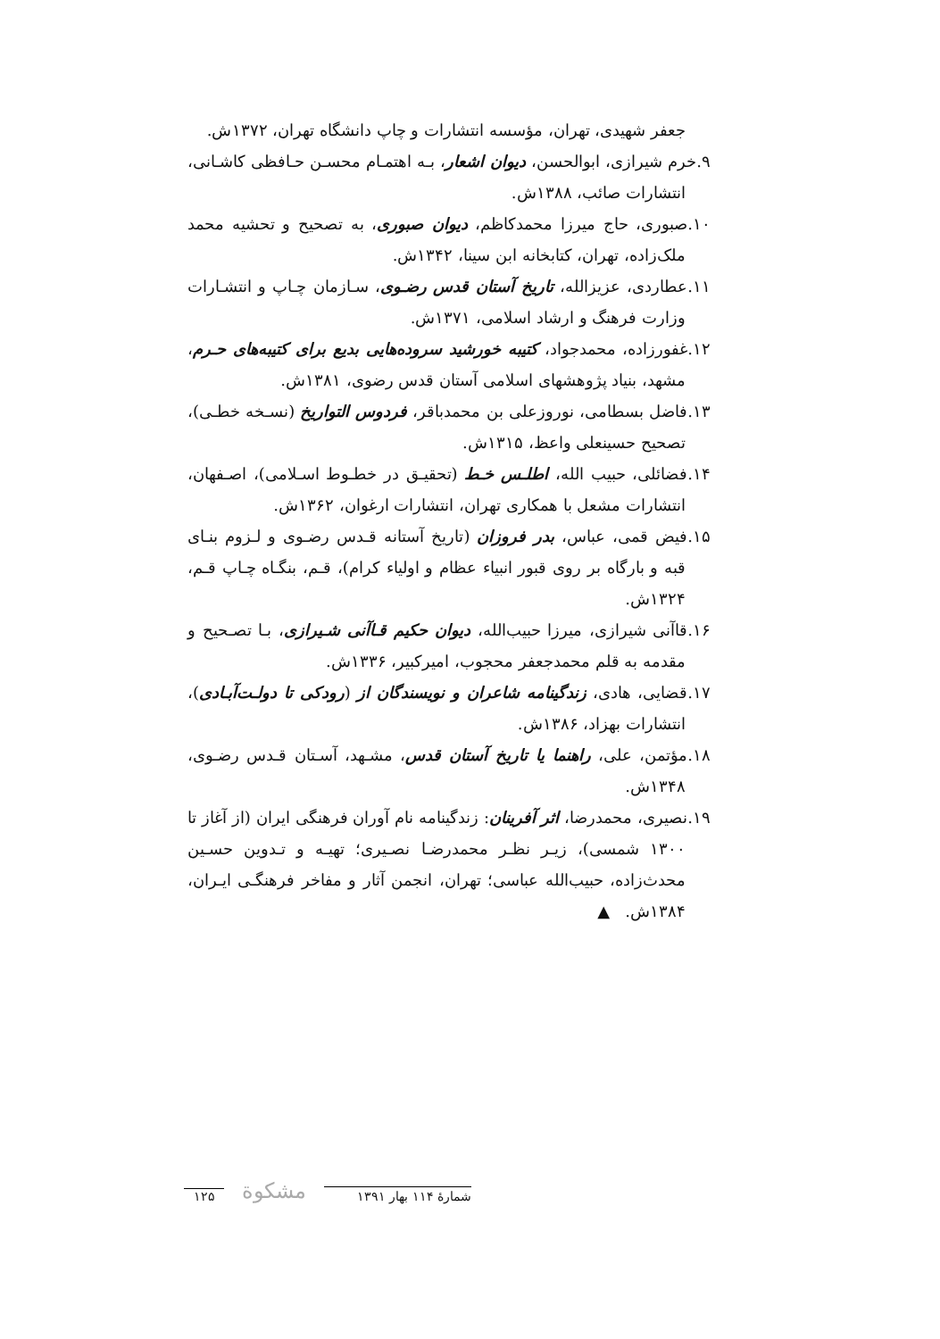جعفر شهیدی، تهران، مؤسسه انتشارات و چاپ دانشگاه تهران، ۱۳۷۲ش.
۹.خرم شیرازی، ابوالحسن، دیوان اشعار، بـه اهتمـام محسـن حـافظی کاشـانی، انتشارات صائب، ۱۳۸۸ش.
۱۰.صبوری، حاج میرزا محمدکاظم، دیوان صبوری، به تصحیح و تحشیه محمد ملک‌زاده، تهران، کتابخانه ابن سینا، ۱۳۴۲ش.
۱۱.عطاردی، عزیزالله، تاریخ آستان قدس رضـوی، سـازمان چـاپ و انتشـارات وزارت فرهنگ و ارشاد اسلامی، ۱۳۷۱ش.
۱۲.غفورزاده، محمدجواد، کتیبه خورشید سروده‌هایی بدیع برای کتیبه‌های حـرم، مشهد، بنیاد پژوهشهای اسلامی آستان قدس رضوی، ۱۳۸۱ش.
۱۳.فاضل بسطامی، نوروزعلی بن محمدباقر، فردوس التواریخ (نسـخه خطـی)، تصحیح حسینعلی واعظ، ۱۳۱۵ش.
۱۴.فضائلی، حبیب الله، اطلـس خـط (تحقیـق در خطـوط اسـلامی)، اصـفهان، انتشارات مشعل با همکاری تهران، انتشارات ارغوان، ۱۳۶۲ش.
۱۵.فیض قمی، عباس، بدر فروزان (تاریخ آستانه قـدس رضـوی و لـزوم بنـای قبه و بارگاه بر روی قبور انبیاء عظام و اولیاء کرام)، قـم، بنگـاه چـاپ قـم، ۱۳۲۴ش.
۱۶.قاآنی شیرازی، میرزا حبیب‌الله، دیوان حکیم قـاآنی شـیرازی، بـا تصـحیح و مقدمه به قلم محمدجعفر محجوب، امیرکبیر، ۱۳۳۶ش.
۱۷.قضایی، هادی، زندگینامه شاعران و نویسندگان از (رودکی تا دولـت‌آبـادی)، انتشارات بهزاد، ۱۳۸۶ش.
۱۸.مؤتمن، علی، راهنما یا تاریخ آستان قدس، مشـهد، آسـتان قـدس رضـوی، ۱۳۴۸ش.
۱۹.نصیری، محمدرضا، اثر آفرینان: زندگینامه نام آوران فرهنگی ایران (از آغاز تا ۱۳۰۰ شمسی)، زیـر نظـر محمدرضـا نصـیری؛ تهیـه و تـدوین حسـین محدث‌زاده، حبیب‌الله عباسی؛ تهران، انجمن آثار و مفاخر فرهنگـی ایـران، ۱۳۸۴ش. ▲
شمارهٔ ۱۱۴ بهار ۱۳۹۱ مشکوة ۱۲۵